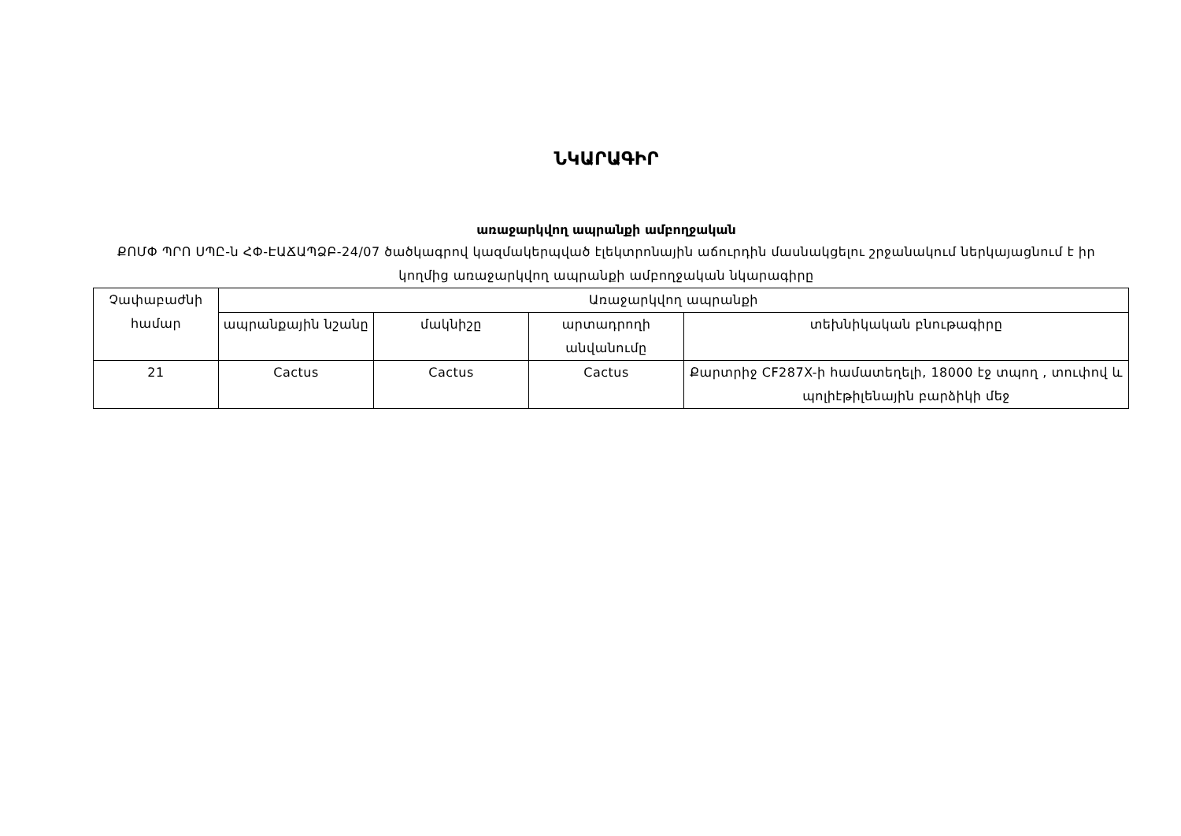ՆԿԱՐԱԳԻՐ
առաջարկվող ապրանքի ամբողջական
ՔՈՄՓ ՊՐՈ ՍՊԸ-ն ՀՓ-ԷԱՃԱՊՁԲ-24/07 ծածկագրով կազմակերպված էլեկտրոնային աճուրդին մասնակցելու շրջանակում ներկայացնում է իր կողմից առաջարկվող ապրանքի ամբողջական նկարագիրը
| Չափաբաժնի համար | Առաջարկվող ապրանքի | | | |
| --- | --- | --- | --- | --- |
| | ապրանքային նշանը | մակնիշը | արտադրողի անվանումը | տեխնիկական բնութագիրը |
| 21 | Cactus | Cactus | Cactus | Քարտրիջ CF287X-ի համատեղելի, 18000 էջ տպող , տուփով և պոլիէթիլենային բարձիկի մեջ |